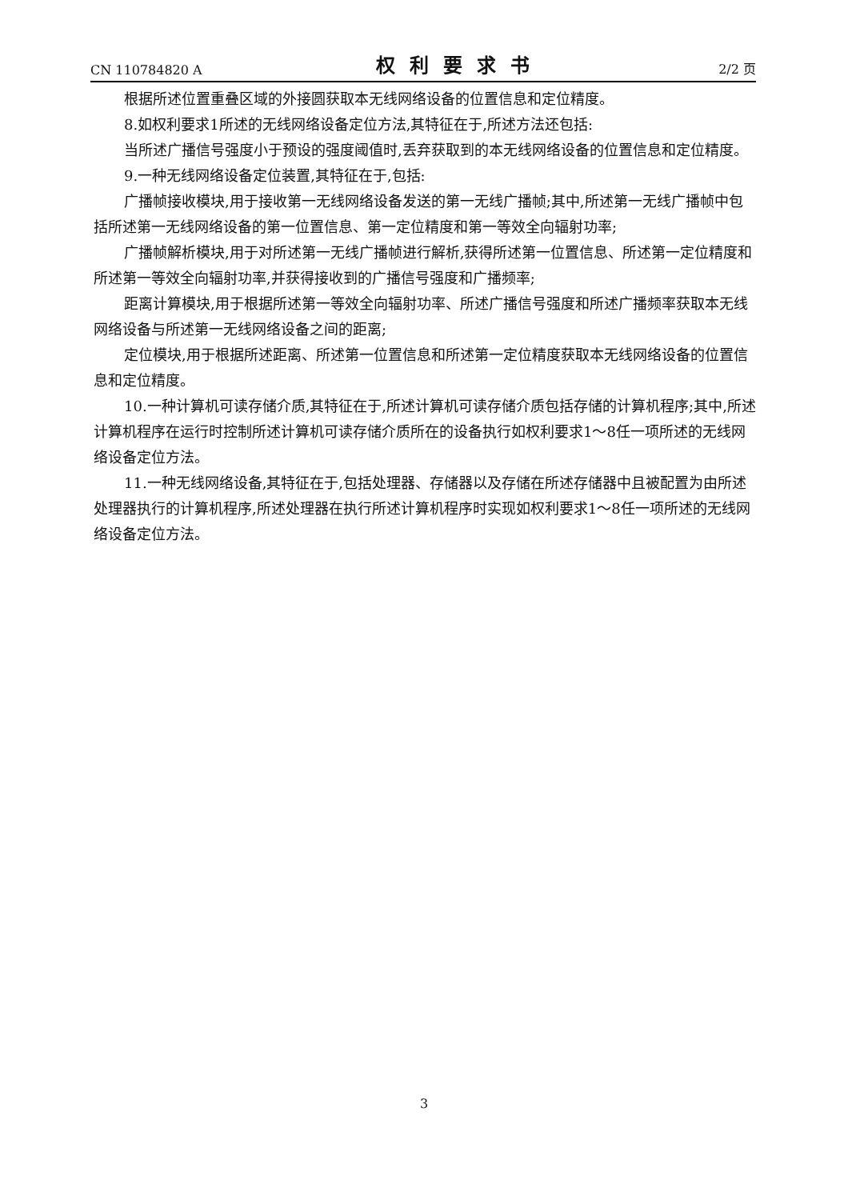CN 110784820 A 权利要求书 2/2 页
根据所述位置重叠区域的外接圆获取本无线网络设备的位置信息和定位精度。
8.如权利要求1所述的无线网络设备定位方法,其特征在于,所述方法还包括:
当所述广播信号强度小于预设的强度阈值时,丢弃获取到的本无线网络设备的位置信息和定位精度。
9.一种无线网络设备定位装置,其特征在于,包括:
广播帧接收模块,用于接收第一无线网络设备发送的第一无线广播帧;其中,所述第一无线广播帧中包括所述第一无线网络设备的第一位置信息、第一定位精度和第一等效全向辐射功率;
广播帧解析模块,用于对所述第一无线广播帧进行解析,获得所述第一位置信息、所述第一定位精度和所述第一等效全向辐射功率,并获得接收到的广播信号强度和广播频率;
距离计算模块,用于根据所述第一等效全向辐射功率、所述广播信号强度和所述广播频率获取本无线网络设备与所述第一无线网络设备之间的距离;
定位模块,用于根据所述距离、所述第一位置信息和所述第一定位精度获取本无线网络设备的位置信息和定位精度。
10.一种计算机可读存储介质,其特征在于,所述计算机可读存储介质包括存储的计算机程序;其中,所述计算机程序在运行时控制所述计算机可读存储介质所在的设备执行如权利要求1～8任一项所述的无线网络设备定位方法。
11.一种无线网络设备,其特征在于,包括处理器、存储器以及存储在所述存储器中且被配置为由所述处理器执行的计算机程序,所述处理器在执行所述计算机程序时实现如权利要求1～8任一项所述的无线网络设备定位方法。
3